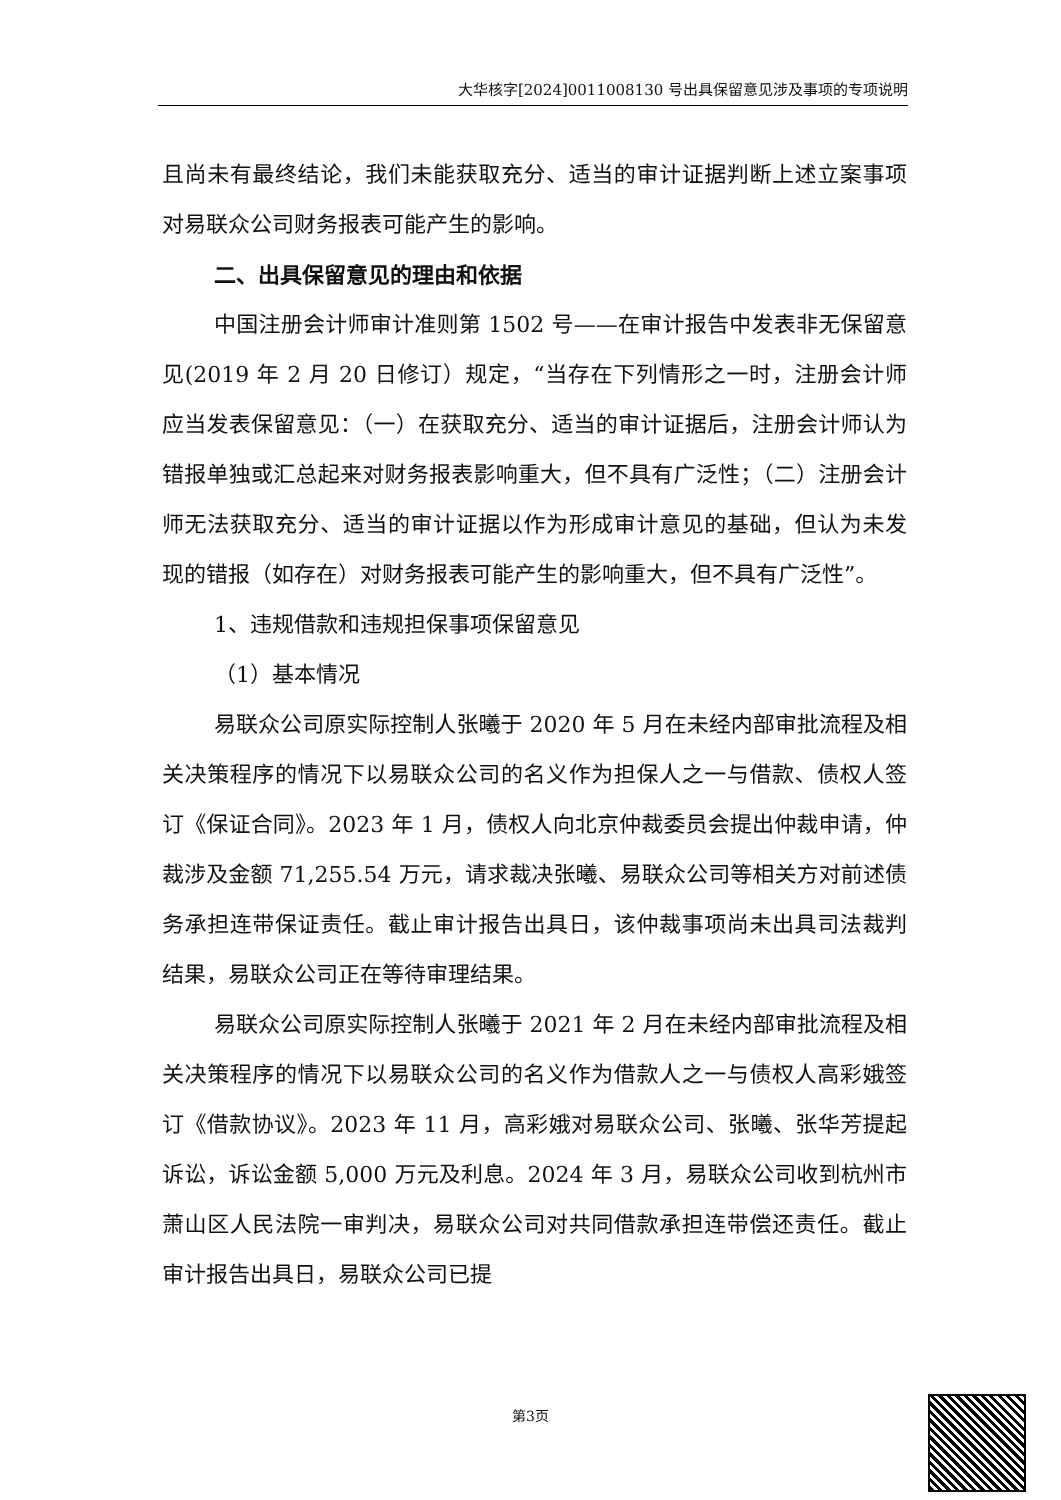大华核字[2024]0011008130 号出具保留意见涉及事项的专项说明
且尚未有最终结论，我们未能获取充分、适当的审计证据判断上述立案事项对易联众公司财务报表可能产生的影响。
二、出具保留意见的理由和依据
中国注册会计师审计准则第 1502 号——在审计报告中发表非无保留意见(2019 年 2 月 20 日修订）规定，“当存在下列情形之一时，注册会计师应当发表保留意见：（一）在获取充分、适当的审计证据后，注册会计师认为错报单独或汇总起来对财务报表影响重大，但不具有广泛性；（二）注册会计师无法获取充分、适当的审计证据以作为形成审计意见的基础，但认为未发现的错报（如存在）对财务报表可能产生的影响重大，但不具有广泛性”。
1、违规借款和违规担保事项保留意见
（1）基本情况
易联众公司原实际控制人张曦于 2020 年 5 月在未经内部审批流程及相关决策程序的情况下以易联众公司的名义作为担保人之一与借款、债权人签订《保证合同》。2023 年 1 月，债权人向北京仲裁委员会提出仲裁申请，仲裁涉及金额 71,255.54 万元，请求裁决张曦、易联众公司等相关方对前述债务承担连带保证责任。截止审计报告出具日，该仲裁事项尚未出具司法裁判结果，易联众公司正在等待审理结果。
易联众公司原实际控制人张曦于 2021 年 2 月在未经内部审批流程及相关决策程序的情况下以易联众公司的名义作为借款人之一与债权人高彩娥签订《借款协议》。2023 年 11 月，高彩娥对易联众公司、张曦、张华芳提起诉讼，诉讼金额 5,000 万元及利息。2024 年 3 月，易联众公司收到杭州市萧山区人民法院一审判决，易联众公司对共同借款承担连带偿还责任。截止审计报告出具日，易联众公司已提
第3页